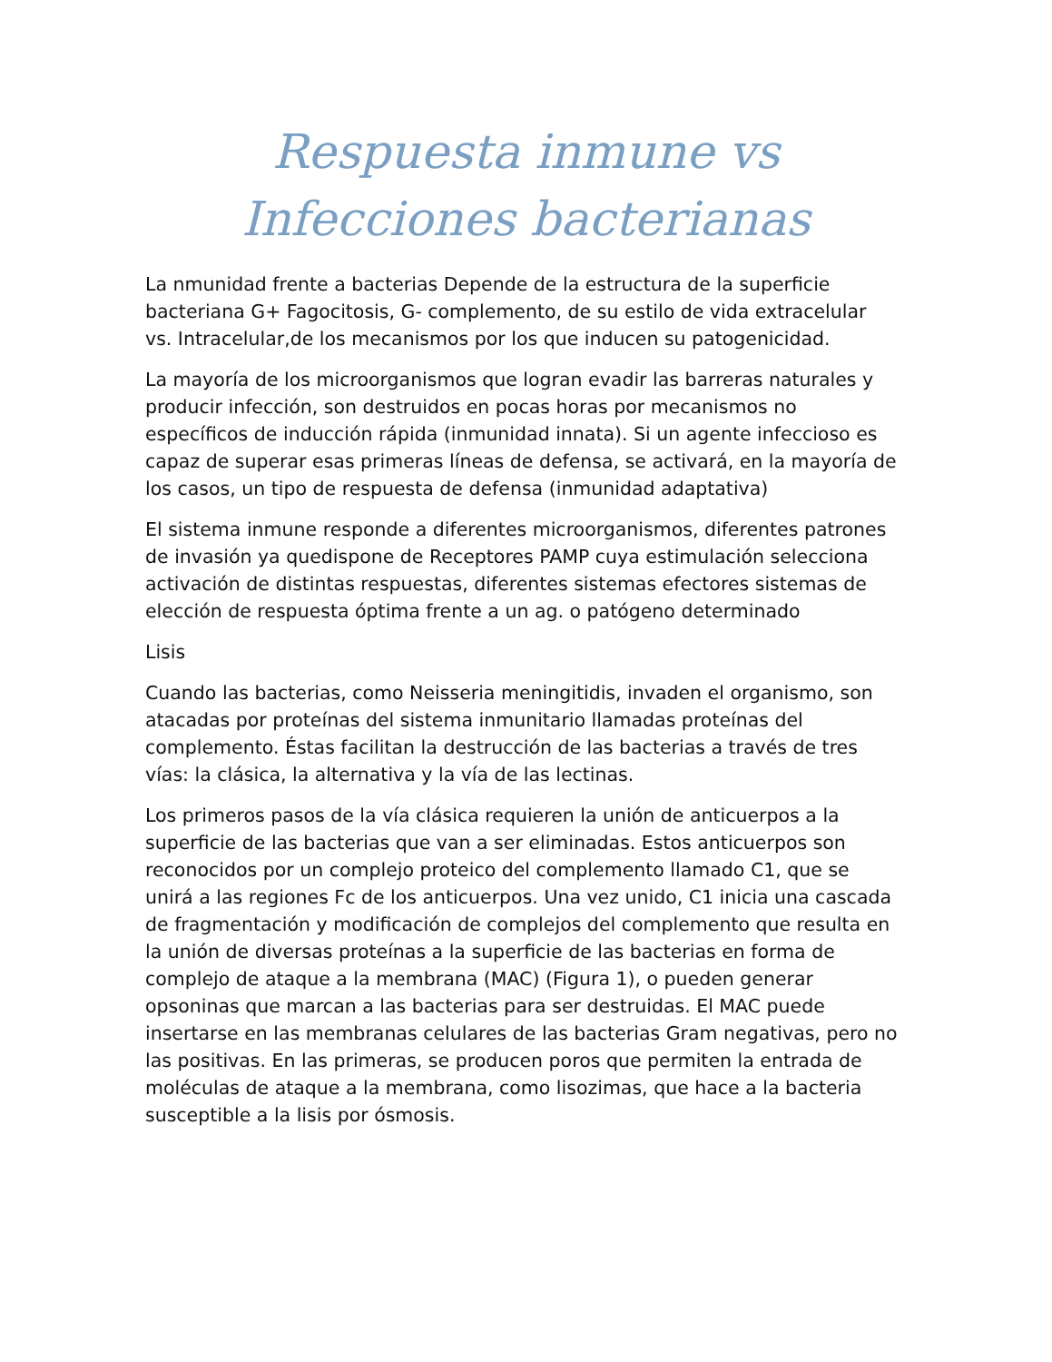Respuesta inmune vs Infecciones bacterianas
La nmunidad frente a bacterias Depende de la estructura de la superficie bacteriana G+ Fagocitosis, G- complemento, de su estilo de vida extracelular vs. Intracelular,de los mecanismos por los que inducen su patogenicidad.
La mayoría de los microorganismos que logran evadir las barreras naturales y producir infección, son destruidos en pocas horas por mecanismos no específicos de inducción rápida (inmunidad innata). Si un agente infeccioso es capaz de superar esas primeras líneas de defensa, se activará, en la mayoría de los casos, un tipo de respuesta de defensa (inmunidad adaptativa)
El sistema inmune responde a diferentes microorganismos, diferentes patrones de invasión ya quedispone de Receptores PAMP cuya estimulación selecciona activación de distintas respuestas, diferentes sistemas efectores sistemas de elección de respuesta óptima frente a un ag. o patógeno determinado
Lisis
Cuando las bacterias, como Neisseria meningitidis, invaden el organismo, son atacadas por proteínas del sistema inmunitario llamadas proteínas del complemento. Éstas facilitan la destrucción de las bacterias a través de tres vías: la clásica, la alternativa y la vía de las lectinas.
Los primeros pasos de la vía clásica requieren la unión de anticuerpos a la superficie de las bacterias que van a ser eliminadas. Estos anticuerpos son reconocidos por un complejo proteico del complemento llamado C1, que se unirá a las regiones Fc de los anticuerpos. Una vez unido, C1 inicia una cascada de fragmentación y modificación de complejos del complemento que resulta en la unión de diversas proteínas a la superficie de las bacterias en forma de complejo de ataque a la membrana (MAC) (Figura 1), o pueden generar opsoninas que marcan a las bacterias para ser destruidas. El MAC puede insertarse en las membranas celulares de las bacterias Gram negativas, pero no las positivas. En las primeras, se producen poros que permiten la entrada de moléculas de ataque a la membrana, como lisozimas, que hace a la bacteria susceptible a la lisis por ósmosis.